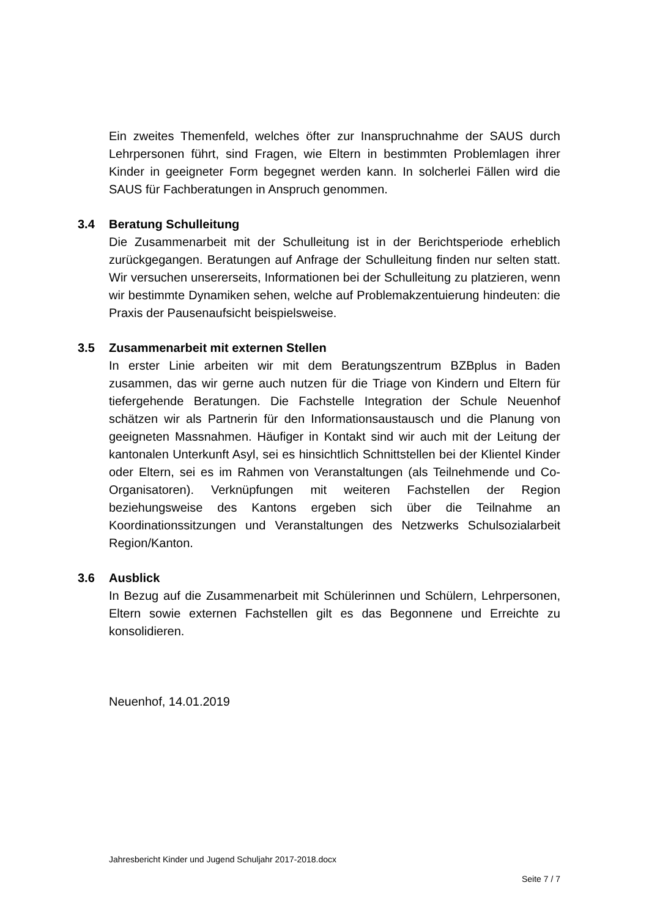Ein zweites Themenfeld, welches öfter zur Inanspruchnahme der SAUS durch Lehrpersonen führt, sind Fragen, wie Eltern in bestimmten Problemlagen ihrer Kinder in geeigneter Form begegnet werden kann. In solcherlei Fällen wird die SAUS für Fachberatungen in Anspruch genommen.
3.4 Beratung Schulleitung
Die Zusammenarbeit mit der Schulleitung ist in der Berichtsperiode erheblich zurückgegangen. Beratungen auf Anfrage der Schulleitung finden nur selten statt. Wir versuchen unsererseits, Informationen bei der Schulleitung zu platzieren, wenn wir bestimmte Dynamiken sehen, welche auf Problemakzentuierung hindeuten: die Praxis der Pausenaufsicht beispielsweise.
3.5 Zusammenarbeit mit externen Stellen
In erster Linie arbeiten wir mit dem Beratungszentrum BZBplus in Baden zusammen, das wir gerne auch nutzen für die Triage von Kindern und Eltern für tiefergehende Beratungen. Die Fachstelle Integration der Schule Neuenhof schätzen wir als Partnerin für den Informationsaustausch und die Planung von geeigneten Massnahmen. Häufiger in Kontakt sind wir auch mit der Leitung der kantonalen Unterkunft Asyl, sei es hinsichtlich Schnittstellen bei der Klientel Kinder oder Eltern, sei es im Rahmen von Veranstaltungen (als Teilnehmende und Co-Organisatoren). Verknüpfungen mit weiteren Fachstellen der Region beziehungsweise des Kantons ergeben sich über die Teilnahme an Koordinationssitzungen und Veranstaltungen des Netzwerks Schulsozialarbeit Region/Kanton.
3.6 Ausblick
In Bezug auf die Zusammenarbeit mit Schülerinnen und Schülern, Lehrpersonen, Eltern sowie externen Fachstellen gilt es das Begonnene und Erreichte zu konsolidieren.
Neuenhof, 14.01.2019
Jahresbericht Kinder und Jugend Schuljahr 2017-2018.docx
Seite 7 / 7